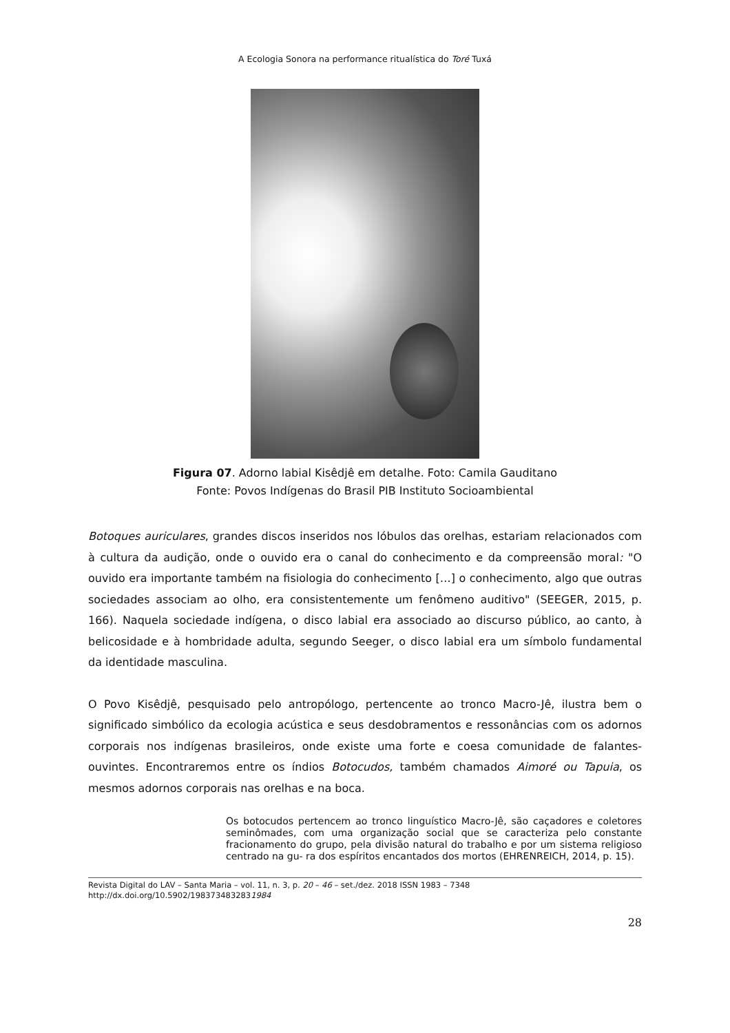A Ecologia Sonora na performance ritualística do Toré Tuxá
Figura 07. Adorno labial Kisêdjê em detalhe. Foto: Camila Gauditano
Fonte: Povos Indígenas do Brasil PIB Instituto Socioambiental
Botoques auriculares, grandes discos inseridos nos lóbulos das orelhas, estariam relacionados com à cultura da audição, onde o ouvido era o canal do conhecimento e da compreensão moral: "O ouvido era importante também na fisiologia do conhecimento […] o conhecimento, algo que outras sociedades associam ao olho, era consistentemente um fenômeno auditivo" (SEEGER, 2015, p. 166). Naquela sociedade indígena, o disco labial era associado ao discurso público, ao canto, à belicosidade e à hombridade adulta, segundo Seeger, o disco labial era um símbolo fundamental da identidade masculina.
O Povo Kisêdjê, pesquisado pelo antropólogo, pertencente ao tronco Macro-Jê, ilustra bem o significado simbólico da ecologia acústica e seus desdobramentos e ressonâncias com os adornos corporais nos indígenas brasileiros, onde existe uma forte e coesa comunidade de falantes-ouvintes. Encontraremos entre os índios Botocudos, também chamados Aimoré ou Tapuia, os mesmos adornos corporais nas orelhas e na boca.
Os botocudos pertencem ao tronco linguístico Macro-Jê, são caçadores e coletores seminômades, com uma organização social que se caracteriza pelo constante fracionamento do grupo, pela divisão natural do trabalho e por um sistema religioso centrado na gu- ra dos espíritos encantados dos mortos (EHRENREICH, 2014, p. 15).
Revista Digital do LAV – Santa Maria – vol. 11, n. 3, p. 20 – 46 – set./dez. 2018 ISSN 1983 – 7348
http://dx.doi.org/10.5902/1983734832831984
28